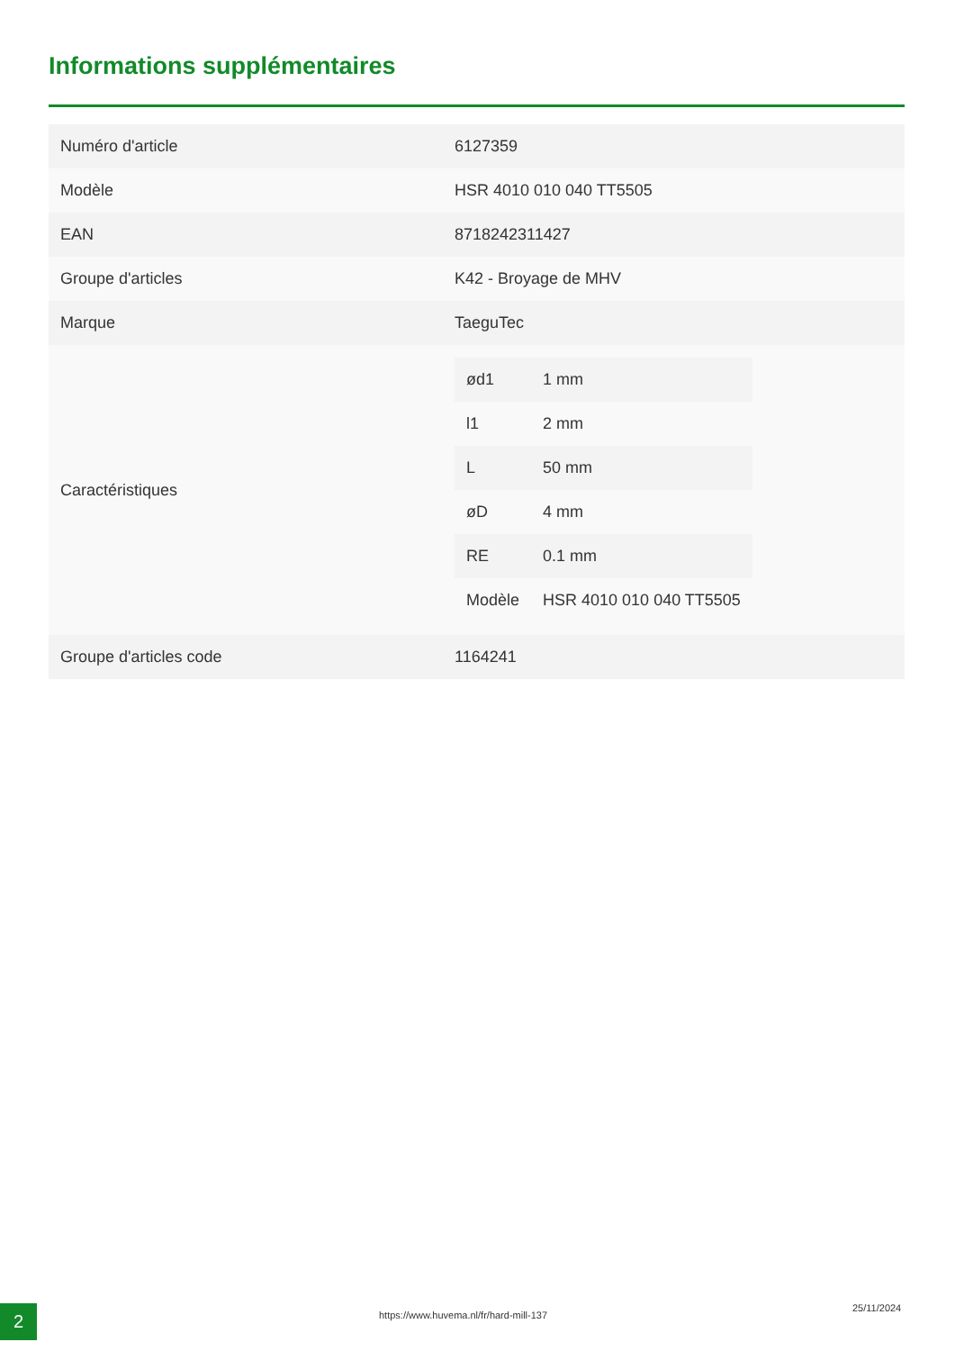Informations supplémentaires
| Numéro d'article | 6127359 |
| Modèle | HSR 4010 010 040 TT5505 |
| EAN | 8718242311427 |
| Groupe d'articles | K42 - Broyage de MHV |
| Marque | TaeguTec |
| Caractéristiques | / ød1 / 1 mm / / l1 / 2 mm / / L / 50 mm / / øD / 4 mm / / RE / 0.1 mm / / Modèle / HSR 4010 010 040 TT5505 / |
| Groupe d'articles code | 1164241 |
2 https://www.huvema.nl/fr/hard-mill-137
25/11/2024